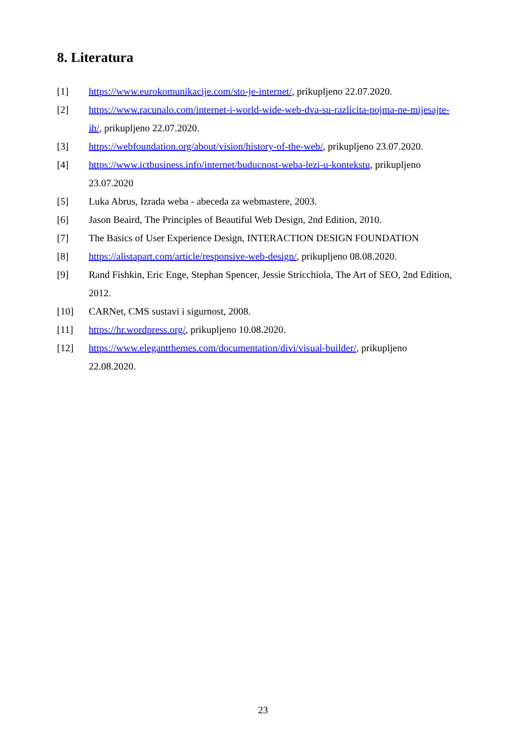8. Literatura
[1] https://www.eurokomunikacije.com/sto-je-internet/, prikupljeno 22.07.2020.
[2] https://www.racunalo.com/internet-i-world-wide-web-dva-su-razlicita-pojma-ne-mijesajte-ih/, prikupljeno 22.07.2020.
[3] https://webfoundation.org/about/vision/history-of-the-web/, prikupljeno 23.07.2020.
[4] https://www.ictbusiness.info/internet/buducnost-weba-lezi-u-kontekstu, prikupljeno 23.07.2020
[5] Luka Abrus, Izrada weba - abeceda za webmastere, 2003.
[6] Jason Beaird, The Principles of Beautiful Web Design, 2nd Edition, 2010.
[7] The Basics of User Experience Design, INTERACTION DESIGN FOUNDATION
[8] https://alistapart.com/article/responsive-web-design/, prikupljeno 08.08.2020.
[9] Rand Fishkin, Eric Enge, Stephan Spencer, Jessie Stricchiola, The Art of SEO, 2nd Edition, 2012.
[10] CARNet, CMS sustavi i sigurnost, 2008.
[11] https://hr.wordpress.org/, prikupljeno 10.08.2020.
[12] https://www.elegantthemes.com/documentation/divi/visual-builder/, prikupljeno 22.08.2020.
23